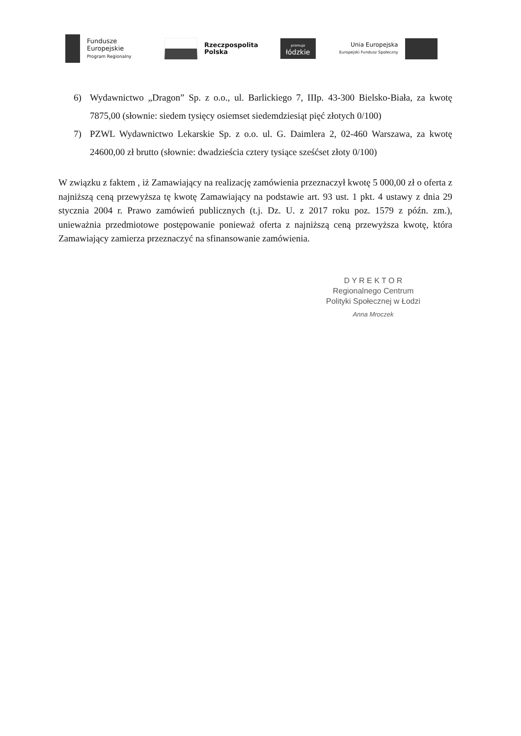Fundusze
Europejskie
Program Regionalny
Rzeczpospolita
Polska
promuje
łódzkie
Unia Europejska
Europejski Fundusz Społeczny
6) Wydawnictwo „Dragon” Sp. z o.o., ul. Barlickiego 7, IIIp. 43-300 Bielsko-Biała, za kwotę 7875,00 (słownie: siedem tysięcy osiemset siedemdziesiąt pięć złotych 0/100)
7) PZWL Wydawnictwo Lekarskie Sp. z o.o. ul. G. Daimlera 2, 02-460 Warszawa, za kwotę 24600,00 zł brutto (słownie: dwadzieścia cztery tysiące sześćset złoty 0/100)
W związku z faktem , iż Zamawiający na realizację zamówienia przeznaczył kwotę 5 000,00 zł o oferta z najniższą ceną przewyższa tę kwotę Zamawiający na podstawie art. 93 ust. 1 pkt. 4 ustawy z dnia 29 stycznia 2004 r. Prawo zamówień publicznych (t.j. Dz. U. z 2017 roku poz. 1579 z późn. zm.), unieważnia przedmiotowe postępowanie ponieważ oferta z najniższą ceną przewyższa kwotę, która Zamawiający zamierza przeznaczyć na sfinansowanie zamówienia.
D Y R E K T O R
Regionalnego Centrum
Polityki Społecznej w Łodzi
Anna Mroczek